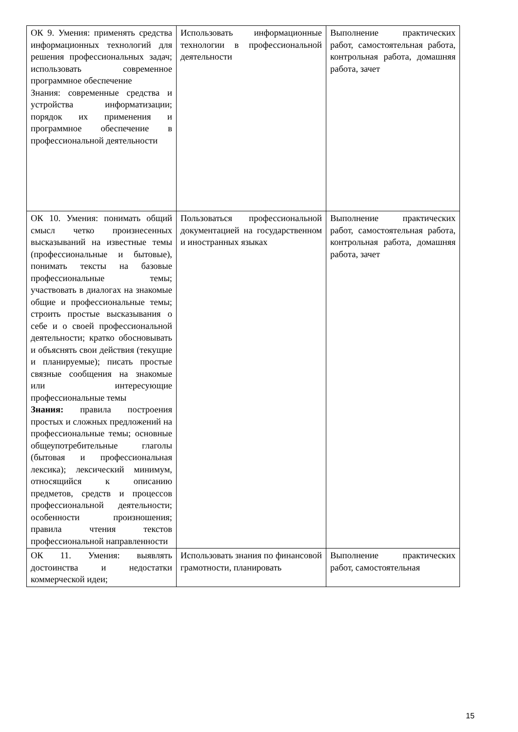| ОК 9. Умения: применять средства информационных технологий для решения профессиональных задач; использовать современное программное обеспечение Знания: современные средства и устройства информатизации; порядок их применения и программное обеспечение в профессиональной деятельности | Использовать информационные технологии в профессиональной деятельности | Выполнение практических работ, самостоятельная работа, контрольная работа, домашняя работа, зачет |
| ОК 10. Умения: понимать общий смысл четко произнесенных высказываний на известные темы (профессиональные и бытовые), понимать тексты на базовые профессиональные темы; участвовать в диалогах на знакомые общие и профессиональные темы; строить простые высказывания о себе и о своей профессиональной деятельности; кратко обосновывать и объяснять свои действия (текущие и планируемые); писать простые связные сообщения на знакомые или интересующие профессиональные темы Знания: правила построения простых и сложных предложений на профессиональные темы; основные общеупотребительные глаголы (бытовая и профессиональная лексика); лексический минимум, относящийся к описанию предметов, средств и процессов профессиональной деятельности; особенности произношения; правила чтения текстов профессиональной направленности | Пользоваться профессиональной документацией на государственном и иностранных языках | Выполнение практических работ, самостоятельная работа, контрольная работа, домашняя работа, зачет |
| ОК 11. Умения: выявлять достоинства и недостатки коммерческой идеи; | Использовать знания по финансовой грамотности, планировать | Выполнение практических работ, самостоятельная |
15